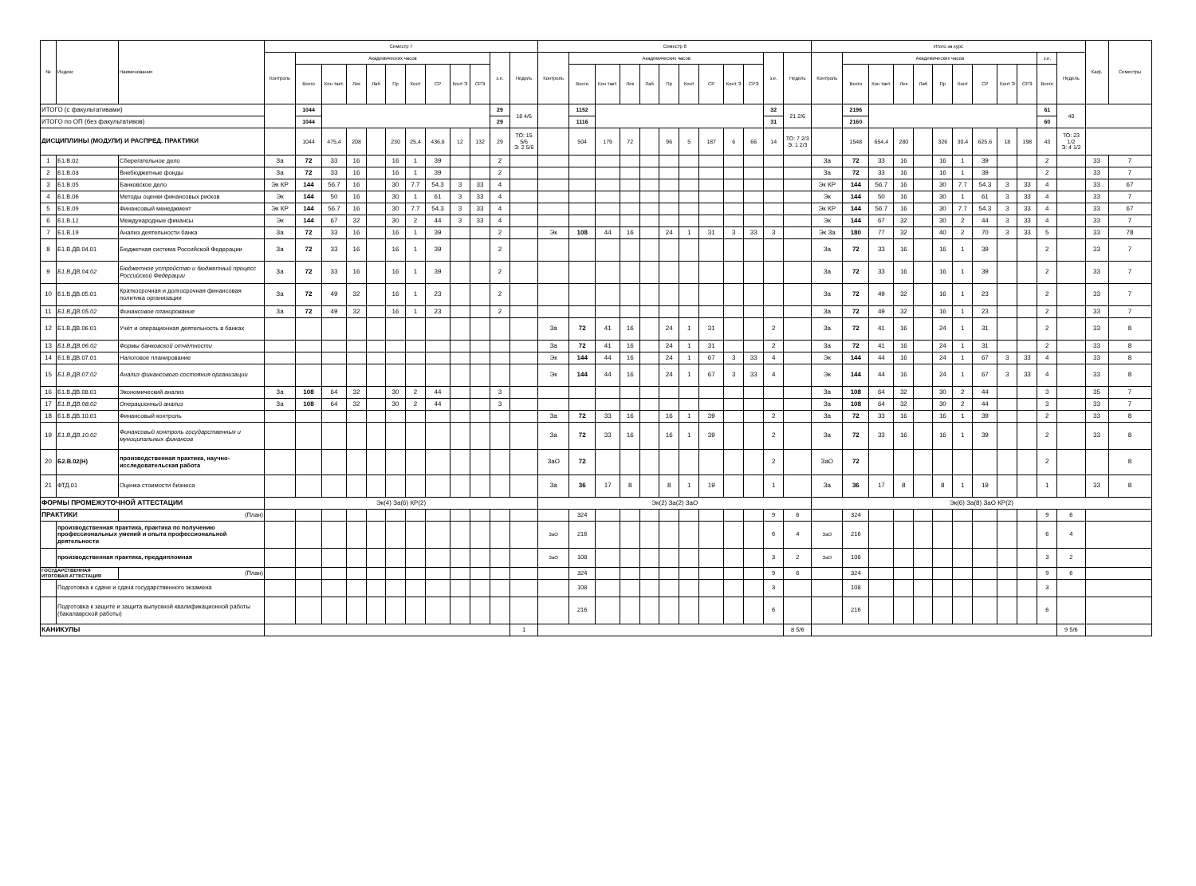| № | Индекс | Наименование | Семестр 7 | | | | | | | | | | | | Семестр 8 | | | | | | | | | | | | Итого за курс | | | | | | | | | | | | Каф. | Семестры |
| --- | --- | --- | --- | --- | --- | --- | --- | --- | --- | --- | --- | --- | --- | --- | --- | --- | --- | --- | --- | --- | --- | --- | --- | --- | --- | --- | --- | --- | --- | --- | --- | --- | --- | --- | --- | --- | --- | --- | --- | --- |
| | | | Контроль | Академических часов | | | | | | | | | з.е. | Недель | Контроль | Академических часов | | | | | | | | | з.е. | Недель | Контроль | Академических часов | | | | | | | | | з.е. | Недель | | |
| | | | | Всего | Кон такт. | Лек | Лаб | Пр | Конт | СР | Конт Э | СРЭ | | | | Всего | Кон такт. | Лек | Лаб | Пр | Конт | СР | Конт Э | СРЭ | | | | Всего | Кон такт. | Лек | Лаб | Пр | Конт | СР | Конт Э | СРЭ | Всего | | | |
| ИТОГО (с факультативами) | | | | 1044 | | | | | | | | | 29 | 18 4/6 | | 1152 | | | | | | | | | 32 | 21 2/6 | | 2196 | | | | | | | | | 61 | 40 | | |
| ИТОГО по ОП (без факультативов) | | | | 1044 | | | | | | | | | 29 | | | 1116 | | | | | | | | | 31 | | | 2160 | | | | | | | | | 60 | | | |
| ДИСЦИПЛИНЫ (МОДУЛИ) И РАСПРЕД. ПРАКТИКИ | | | | 1044 | 475,4 | 208 | | 230 | 25,4 | 436,6 | 12 | 132 | 29 | ТО: 15 5/6 Э: 2 5/6 | | 504 | 179 | 72 | | 96 | 5 | 187 | 6 | 66 | 14 | ТО: 7 2/3 Э: 1 2/3 | | 1548 | 654,4 | 280 | | 326 | 30,4 | 625,6 | 18 | 198 | 43 | ТО: 23 1/2 Э: 4 1/2 | | |
| 1 | Б1.В.02 | Сберегательное дело | За | 72 | 33 | 16 | | 16 | 1 | 39 | | | 2 | | | | | | | | | | | | | | За | 72 | 33 | 16 | | 16 | 1 | 39 | | | 2 | | 33 | 7 |
| 2 | Б1.В.03 | Внебюджетные фонды | За | 72 | 33 | 16 | | 16 | 1 | 39 | | | 2 | | | | | | | | | | | | | | За | 72 | 33 | 16 | | 16 | 1 | 39 | | | 2 | | 33 | 7 |
| 3 | Б1.В.05 | Банковское дело | Эк КР | 144 | 56.7 | 16 | | 30 | 7.7 | 54.3 | 3 | 33 | 4 | | | | | | | | | | | | | | Эк КР | 144 | 56.7 | 16 | | 30 | 7.7 | 54.3 | 3 | 33 | 4 | | 33 | 67 |
| 4 | Б1.В.06 | Методы оценки финансовых рисков | Эк | 144 | 50 | 16 | | 30 | 1 | 61 | 3 | 33 | 4 | | | | | | | | | | | | | | Эк | 144 | 50 | 16 | | 30 | 1 | 61 | 3 | 33 | 4 | | 33 | 7 |
| 5 | Б1.В.09 | Финансовый менеджмент | Эк КР | 144 | 56.7 | 16 | | 30 | 7.7 | 54.3 | 3 | 33 | 4 | | | | | | | | | | | | | | Эк КР | 144 | 56.7 | 16 | | 30 | 7.7 | 54.3 | 3 | 33 | 4 | | 33 | 67 |
| 6 | Б1.В.12 | Международные финансы | Эк | 144 | 67 | 32 | | 30 | 2 | 44 | 3 | 33 | 4 | | | | | | | | | | | | | | Эк | 144 | 67 | 32 | | 30 | 2 | 44 | 3 | 33 | 4 | | 33 | 7 |
| 7 | Б1.В.19 | Анализ деятельности банка | За | 72 | 33 | 16 | | 16 | 1 | 39 | | | 2 | | Эк | 108 | 44 | 16 | | 24 | 1 | 31 | 3 | 33 | 3 | | Эк За | 180 | 77 | 32 | | 40 | 2 | 70 | 3 | 33 | 5 | | 33 | 78 |
| 8 | Б1.В.ДВ.04.01 | Бюджетная система Российской Федерации | За | 72 | 33 | 16 | | 16 | 1 | 39 | | | 2 | | | | | | | | | | | | | | За | 72 | 33 | 16 | | 16 | 1 | 39 | | | 2 | | 33 | 7 |
| 9 | Б1.В.ДВ.04.02 | Бюджетное устройство и бюджетный процесс Российской Федерации | За | 72 | 33 | 16 | | 16 | 1 | 39 | | | 2 | | | | | | | | | | | | | | За | 72 | 33 | 16 | | 16 | 1 | 39 | | | 2 | | 33 | 7 |
| 10 | Б1.В.ДВ.05.01 | Краткосрочная и долгосрочная финансовая политика организации | За | 72 | 49 | 32 | | 16 | 1 | 23 | | | 2 | | | | | | | | | | | | | | За | 72 | 49 | 32 | | 16 | 1 | 23 | | | 2 | | 33 | 7 |
| 11 | Б1.В.ДВ.05.02 | Финансовое планирование | За | 72 | 49 | 32 | | 16 | 1 | 23 | | | 2 | | | | | | | | | | | | | | За | 72 | 49 | 32 | | 16 | 1 | 23 | | | 2 | | 33 | 7 |
| 12 | Б1.В.ДВ.06.01 | Учёт и операционная деятельность в банках | | | | | | | | | | | | | За | 72 | 41 | 16 | | 24 | 1 | 31 | | | 2 | | За | 72 | 41 | 16 | | 24 | 1 | 31 | | | 2 | | 33 | 8 |
| 13 | Б1.В.ДВ.06.02 | Формы банковской отчётности | | | | | | | | | | | | | За | 72 | 41 | 16 | | 24 | 1 | 31 | | | 2 | | За | 72 | 41 | 16 | | 24 | 1 | 31 | | | 2 | | 33 | 8 |
| 14 | Б1.В.ДВ.07.01 | Налоговое планирование | | | | | | | | | | | | | Эк | 144 | 44 | 16 | | 24 | 1 | 67 | 3 | 33 | 4 | | Эк | 144 | 44 | 16 | | 24 | 1 | 67 | 3 | 33 | 4 | | 33 | 8 |
| 15 | Б1.В.ДВ.07.02 | Анализ финансового состояния организации | | | | | | | | | | | | | Эк | 144 | 44 | 16 | | 24 | 1 | 67 | 3 | 33 | 4 | | Эк | 144 | 44 | 16 | | 24 | 1 | 67 | 3 | 33 | 4 | | 33 | 8 |
| 16 | Б1.В.ДВ.08.01 | Экономический анализ | За | 108 | 64 | 32 | | 30 | 2 | 44 | | | 3 | | | | | | | | | | | | | | За | 108 | 64 | 32 | | 30 | 2 | 44 | | | 3 | | 35 | 7 |
| 17 | Б1.В.ДВ.08.02 | Операционный анализ | За | 108 | 64 | 32 | | 30 | 2 | 44 | | | 3 | | | | | | | | | | | | | | За | 108 | 64 | 32 | | 30 | 2 | 44 | | | 3 | | 33 | 7 |
| 18 | Б1.В.ДВ.10.01 | Финансовый контроль | | | | | | | | | | | | | За | 72 | 33 | 16 | | 16 | 1 | 39 | | | 2 | | За | 72 | 33 | 16 | | 16 | 1 | 39 | | | 2 | | 33 | 8 |
| 19 | Б1.В.ДВ.10.02 | Финансовый контроль государственных и муниципальных финансов | | | | | | | | | | | | | За | 72 | 33 | 16 | | 16 | 1 | 39 | | | 2 | | За | 72 | 33 | 16 | | 16 | 1 | 39 | | | 2 | | 33 | 8 |
| 20 | Б2.В.02(Н) | производственная практика, научно-исследовательская работа | | | | | | | | | | | | | ЗаО | 72 | | | | | | | | | 2 | | ЗаО | 72 | | | | | | | | | 2 | | | 8 |
| 21 | ФТД.01 | Оценка стоимости бизнеса | | | | | | | | | | | | | За | 36 | 17 | 8 | | 8 | 1 | 19 | | | 1 | | За | 36 | 17 | 8 | | 8 | 1 | 19 | | | 1 | | 33 | 8 |
| ФОРМЫ ПРОМЕЖУТОЧНОЙ АТТЕСТАЦИИ | | | Эк(4) За(6) КР(2) | | | | | | | | | | | | Эк(2) За(2) ЗаО | | | | | | | | | | | | Эк(6) За(8) ЗаО КР(2) | | | | | | | | | | | | | |
| ПРАКТИКИ | | (План) | | | | | | | | | | | | | | 324 | | | | | | | | | 9 | 6 | | 324 | | | | | | | | | 9 | 6 | | |
| | производственная практика, практика по получению профессиональных умений и опыта профессиональной деятельности | | | | | | | | | | | | | | ЗаО | 216 | | | | | | | | | 6 | 4 | ЗаО | 216 | | | | | | | | | 6 | 4 | | |
| | производственная практика, преддипломная | | | | | | | | | | | | | | ЗаО | 108 | | | | | | | | | 3 | 2 | ЗаО | 108 | | | | | | | | | 3 | 2 | | |
| ГОСУДАРСТВЕННАЯ ИТОГОВАЯ АТТЕСТАЦИЯ | | (План) | | | | | | | | | | | | | | 324 | | | | | | | | | 9 | 6 | | 324 | | | | | | | | | 9 | 6 | | |
| | Подготовка к сдаче и сдача государственного экзамена | | | | | | | | | | | | | | | 108 | | | | | | | | | 3 | | | 108 | | | | | | | | | 3 | | | |
| | Подготовка к защите и защита выпускной квалификационной работы (бакалаврской работы) | | | | | | | | | | | | | | | 216 | | | | | | | | | 6 | | | 216 | | | | | | | | | 6 | | | |
| КАНИКУЛЫ | | | | | | | | | | | | | | 1 | | | | | | | | | | | | 8 5/6 | | | | | | | | | | | | 9 5/6 | | |